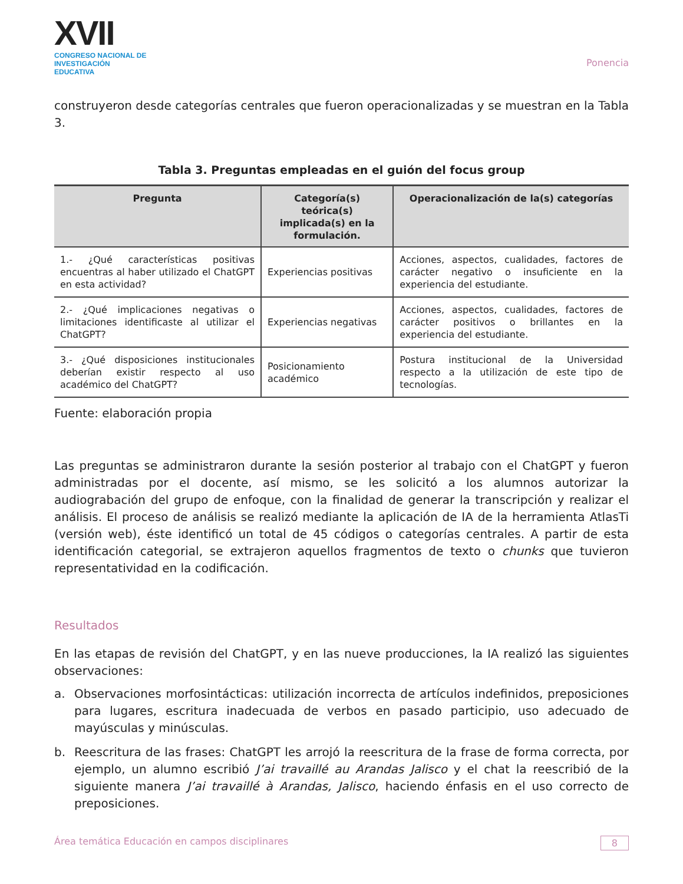XVII
CONGRESO NACIONAL DE
INVESTIGACIÓN EDUCATIVA
Ponencia
construyeron desde categorías centrales que fueron operacionalizadas y se muestran en la Tabla 3.
Tabla 3. Preguntas empleadas en el guión del focus group
| Pregunta | Categoría(s) teórica(s) implicada(s) en la formulación. | Operacionalización de la(s) categorías |
| --- | --- | --- |
| 1.- ¿Qué características positivas encuentras al haber utilizado el ChatGPT en esta actividad? | Experiencias positivas | Acciones, aspectos, cualidades, factores de carácter negativo o insuficiente en la experiencia del estudiante. |
| 2.- ¿Qué implicaciones negativas o limitaciones identificaste al utilizar el ChatGPT? | Experiencias negativas | Acciones, aspectos, cualidades, factores de carácter positivos o brillantes en la experiencia del estudiante. |
| 3.- ¿Qué disposiciones institucionales deberían existir respecto al uso académico del ChatGPT? | Posicionamiento académico | Postura institucional de la Universidad respecto a la utilización de este tipo de tecnologías. |
Fuente: elaboración propia
Las preguntas se administraron durante la sesión posterior al trabajo con el ChatGPT y fueron administradas por el docente, así mismo, se les solicitó a los alumnos autorizar la audiograbación del grupo de enfoque, con la finalidad de generar la transcripción y realizar el análisis. El proceso de análisis se realizó mediante la aplicación de IA de la herramienta AtlasTi (versión web), éste identificó un total de 45 códigos o categorías centrales. A partir de esta identificación categorial, se extrajeron aquellos fragmentos de texto o chunks que tuvieron representatividad en la codificación.
Resultados
En las etapas de revisión del ChatGPT, y en las nueve producciones, la IA realizó las siguientes observaciones:
a. Observaciones morfosintácticas: utilización incorrecta de artículos indefinidos, preposiciones para lugares, escritura inadecuada de verbos en pasado participio, uso adecuado de mayúsculas y minúsculas.
b. Reescritura de las frases: ChatGPT les arrojó la reescritura de la frase de forma correcta, por ejemplo, un alumno escribió J’ai travaillé au Arandas Jalisco y el chat la reescribió de la siguiente manera J’ai travaillé à Arandas, Jalisco, haciendo énfasis en el uso correcto de preposiciones.
Área temática Educación en campos disciplinares 8